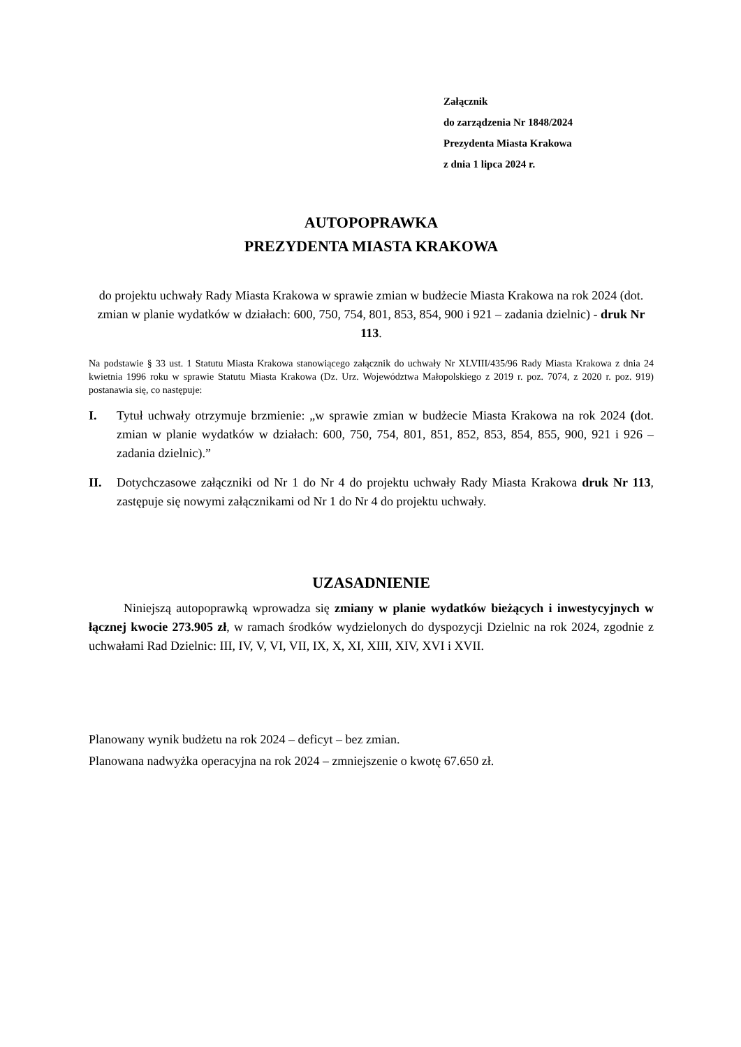Załącznik
do zarządzenia Nr 1848/2024
Prezydenta Miasta Krakowa
z dnia 1 lipca 2024 r.
AUTOPOPRAWKA
PREZYDENTA MIASTA KRAKOWA
do projektu uchwały Rady Miasta Krakowa w sprawie zmian w budżecie Miasta Krakowa na rok 2024 (dot. zmian w planie wydatków w działach: 600, 750, 754, 801, 853, 854, 900 i 921 – zadania dzielnic) - druk Nr 113.
Na podstawie § 33 ust. 1 Statutu Miasta Krakowa stanowiącego załącznik do uchwały Nr XLVIII/435/96 Rady Miasta Krakowa z dnia 24 kwietnia 1996 roku w sprawie Statutu Miasta Krakowa (Dz. Urz. Województwa Małopolskiego z 2019 r. poz. 7074, z 2020 r. poz. 919) postanawia się, co następuje:
I. Tytuł uchwały otrzymuje brzmienie: „w sprawie zmian w budżecie Miasta Krakowa na rok 2024 (dot. zmian w planie wydatków w działach: 600, 750, 754, 801, 851, 852, 853, 854, 855, 900, 921 i 926 – zadania dzielnic).”
II. Dotychczasowe załączniki od Nr 1 do Nr 4 do projektu uchwały Rady Miasta Krakowa druk Nr 113, zastępuje się nowymi załącznikami od Nr 1 do Nr 4 do projektu uchwały.
UZASADNIENIE
Niniejszą autopoprawką wprowadza się zmiany w planie wydatków bieżących i inwestycyjnych w łącznej kwocie 273.905 zł, w ramach środków wydzielonych do dyspozycji Dzielnic na rok 2024, zgodnie z uchwałami Rad Dzielnic: III, IV, V, VI, VII, IX, X, XI, XIII, XIV, XVI i XVII.
Planowany wynik budżetu na rok 2024 – deficyt – bez zmian.
Planowana nadwyżka operacyjna na rok 2024 – zmniejszenie o kwotę 67.650 zł.